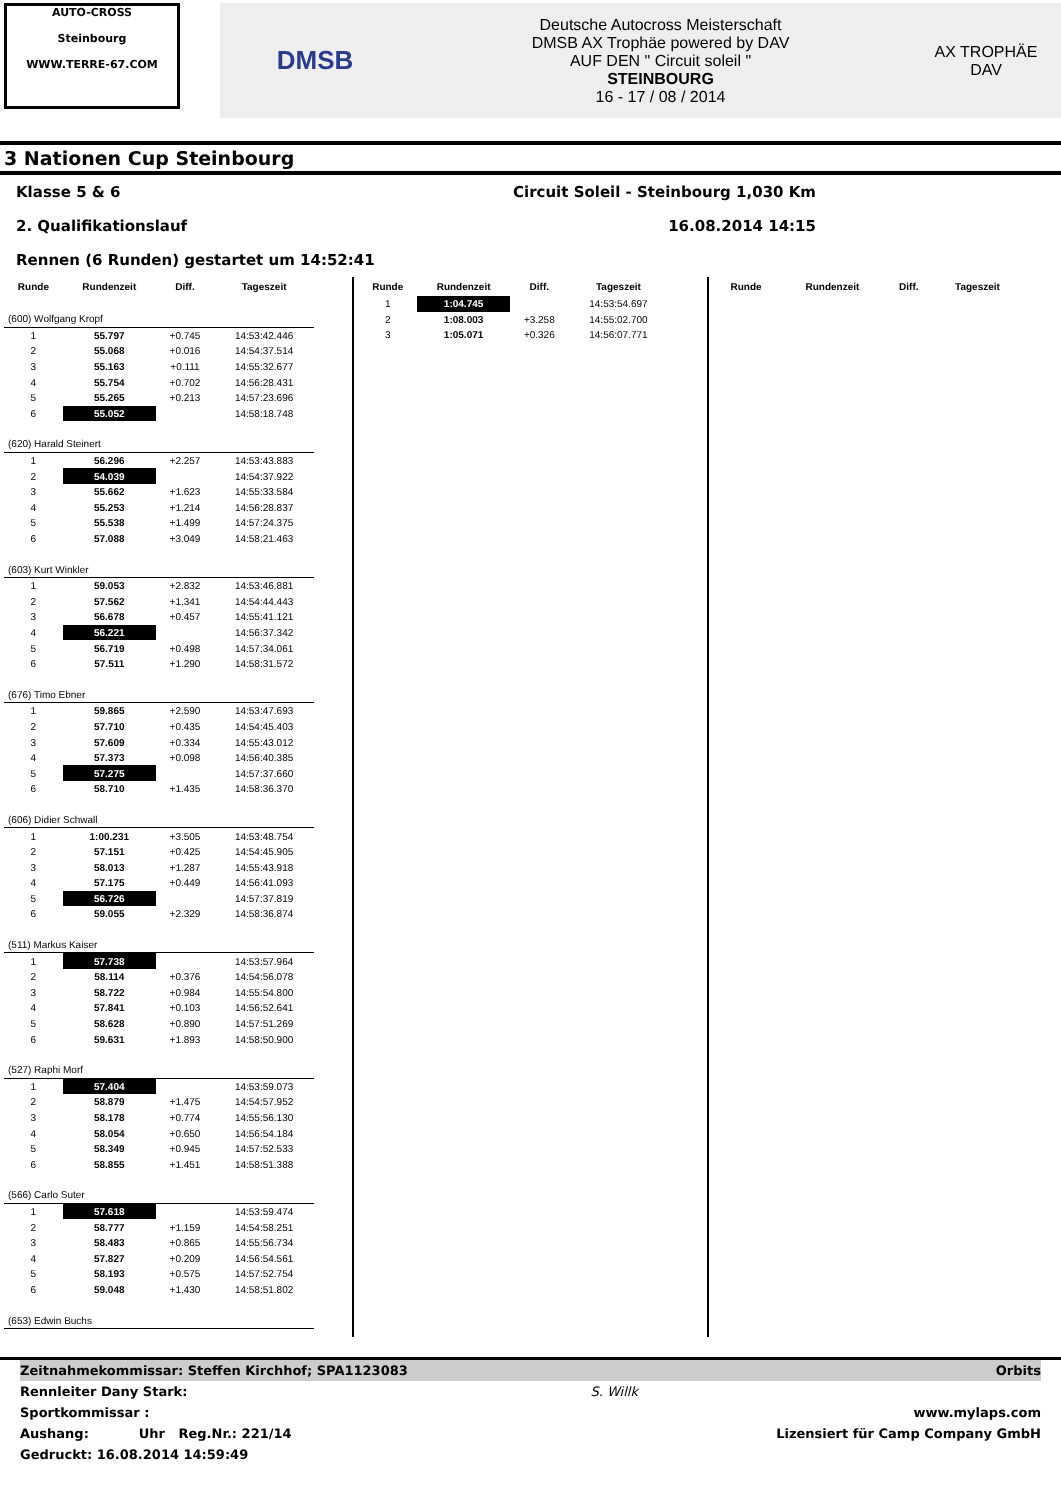AUTO-CROSS
Steinbourg
WWW.TERRE-67.COM
DMSB
Deutsche Autocross Meisterschaft
DMSB AX Trophäe powered by DAV
AUF DEN " Circuit soleil "
STEINBOURG
16 - 17 / 08 / 2014
AX TROPHÄE
DAV
3 Nationen Cup Steinbourg
Klasse 5 & 6 Circuit Soleil - Steinbourg 1,030 Km
2. Qualifikationslauf 16.08.2014 14:15
Rennen (6 Runden) gestartet um 14:52:41
| Runde | Rundenzeit | Diff. | Tageszeit |
| --- | --- | --- | --- |
| (600) Wolfgang Kropf | | | |
| 1 | 55.797 | +0.745 | 14:53:42.446 |
| 2 | 55.068 | +0.016 | 14:54:37.514 |
| 3 | 55.163 | +0.111 | 14:55:32.677 |
| 4 | 55.754 | +0.702 | 14:56:28.431 |
| 5 | 55.265 | +0.213 | 14:57:23.696 |
| 6 | 55.052 | | 14:58:18.748 |
| (620) Harald Steinert | | | |
| 1 | 56.296 | +2.257 | 14:53:43.883 |
| 2 | 54.039 | | 14:54:37.922 |
| 3 | 55.662 | +1.623 | 14:55:33.584 |
| 4 | 55.253 | +1.214 | 14:56:28.837 |
| 5 | 55.538 | +1.499 | 14:57:24.375 |
| 6 | 57.088 | +3.049 | 14:58:21.463 |
| (603) Kurt Winkler | | | |
| 1 | 59.053 | +2.832 | 14:53:46.881 |
| 2 | 57.562 | +1.341 | 14:54:44.443 |
| 3 | 56.678 | +0.457 | 14:55:41.121 |
| 4 | 56.221 | | 14:56:37.342 |
| 5 | 56.719 | +0.498 | 14:57:34.061 |
| 6 | 57.511 | +1.290 | 14:58:31.572 |
| (676) Timo Ebner | | | |
| 1 | 59.865 | +2.590 | 14:53:47.693 |
| 2 | 57.710 | +0.435 | 14:54:45.403 |
| 3 | 57.609 | +0.334 | 14:55:43.012 |
| 4 | 57.373 | +0.098 | 14:56:40.385 |
| 5 | 57.275 | | 14:57:37.660 |
| 6 | 58.710 | +1.435 | 14:58:36.370 |
| (606) Didier Schwall | | | |
| 1 | 1:00.231 | +3.505 | 14:53:48.754 |
| 2 | 57.151 | +0.425 | 14:54:45.905 |
| 3 | 58.013 | +1.287 | 14:55:43.918 |
| 4 | 57.175 | +0.449 | 14:56:41.093 |
| 5 | 56.726 | | 14:57:37.819 |
| 6 | 59.055 | +2.329 | 14:58:36.874 |
| (511) Markus Kaiser | | | |
| 1 | 57.738 | | 14:53:57.964 |
| 2 | 58.114 | +0.376 | 14:54:56.078 |
| 3 | 58.722 | +0.984 | 14:55:54.800 |
| 4 | 57.841 | +0.103 | 14:56:52.641 |
| 5 | 58.628 | +0.890 | 14:57:51.269 |
| 6 | 59.631 | +1.893 | 14:58:50.900 |
| (527) Raphi Morf | | | |
| 1 | 57.404 | | 14:53:59.073 |
| 2 | 58.879 | +1.475 | 14:54:57.952 |
| 3 | 58.178 | +0.774 | 14:55:56.130 |
| 4 | 58.054 | +0.650 | 14:56:54.184 |
| 5 | 58.349 | +0.945 | 14:57:52.533 |
| 6 | 58.855 | +1.451 | 14:58:51.388 |
| (566) Carlo Suter | | | |
| 1 | 57.618 | | 14:53:59.474 |
| 2 | 58.777 | +1.159 | 14:54:58.251 |
| 3 | 58.483 | +0.865 | 14:55:56.734 |
| 4 | 57.827 | +0.209 | 14:56:54.561 |
| 5 | 58.193 | +0.575 | 14:57:52.754 |
| 6 | 59.048 | +1.430 | 14:58:51.802 |
| (653) Edwin Buchs | | | |
| Runde | Rundenzeit | Diff. | Tageszeit |
| --- | --- | --- | --- |
| 1 | 1:04.745 | | 14:53:54.697 |
| 2 | 1:08.003 | +3.258 | 14:55:02.700 |
| 3 | 1:05.071 | +0.326 | 14:56:07.771 |
| Runde | Rundenzeit | Diff. | Tageszeit |
| --- | --- | --- | --- |
Zeitnahmekommissar: Steffen Kirchhof; SPA1123083 Orbits
Rennleiter Dany Stark: S. Willk
Sportkommissar : www.mylaps.com
Aushang: Uhr Reg.Nr.: 221/14 Lizensiert für Camp Company GmbH
Gedruckt: 16.08.2014 14:59:49